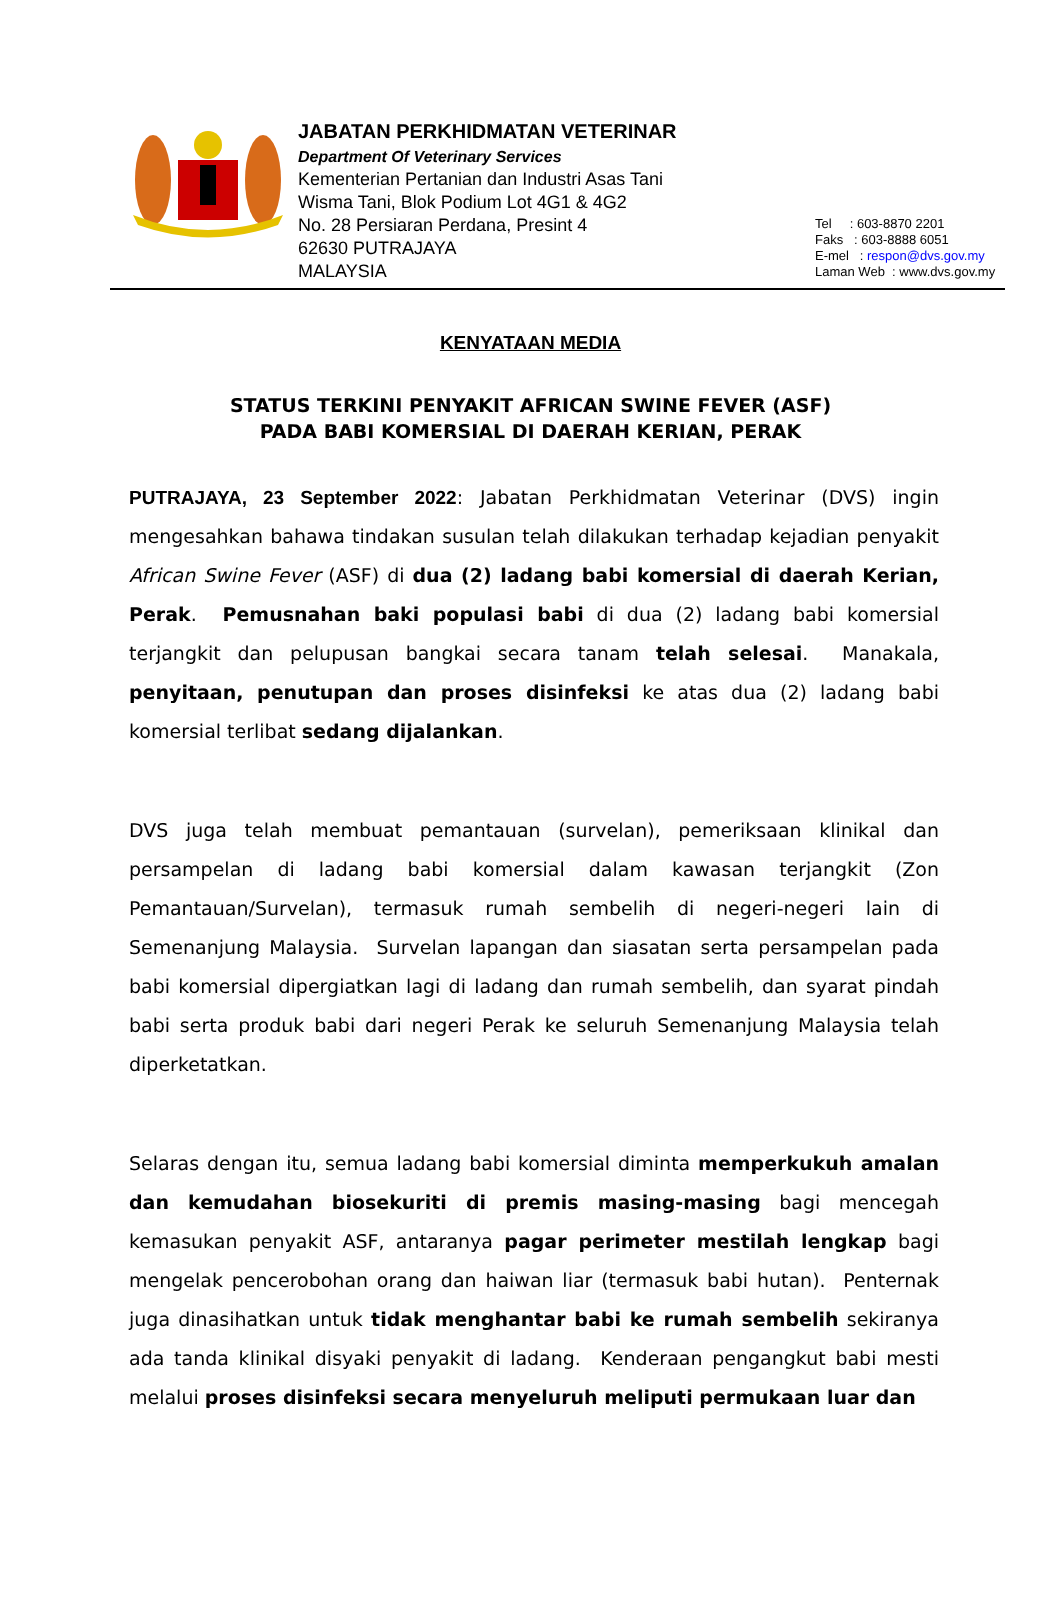JABATAN PERKHIDMATAN VETERINAR
Department Of Veterinary Services
Kementerian Pertanian dan Industri Asas Tani
Wisma Tani, Blok Podium Lot 4G1 & 4G2
No. 28 Persiaran Perdana, Presint 4
62630 PUTRAJAYA
MALAYSIA
Tel : 603-8870 2201
Faks : 603-8888 6051
E-mel : respon@dvs.gov.my
Laman Web : www.dvs.gov.my
KENYATAAN MEDIA
STATUS TERKINI PENYAKIT AFRICAN SWINE FEVER (ASF)
PADA BABI KOMERSIAL DI DAERAH KERIAN, PERAK
PUTRAJAYA, 23 September 2022: Jabatan Perkhidmatan Veterinar (DVS) ingin mengesahkan bahawa tindakan susulan telah dilakukan terhadap kejadian penyakit African Swine Fever (ASF) di dua (2) ladang babi komersial di daerah Kerian, Perak. Pemusnahan baki populasi babi di dua (2) ladang babi komersial terjangkit dan pelupusan bangkai secara tanam telah selesai. Manakala, penyitaan, penutupan dan proses disinfeksi ke atas dua (2) ladang babi komersial terlibat sedang dijalankan.
DVS juga telah membuat pemantauan (survelan), pemeriksaan klinikal dan persampelan di ladang babi komersial dalam kawasan terjangkit (Zon Pemantauan/Survelan), termasuk rumah sembelih di negeri-negeri lain di Semenanjung Malaysia. Survelan lapangan dan siasatan serta persampelan pada babi komersial dipergiatkan lagi di ladang dan rumah sembelih, dan syarat pindah babi serta produk babi dari negeri Perak ke seluruh Semenanjung Malaysia telah diperketatkan.
Selaras dengan itu, semua ladang babi komersial diminta memperkukuh amalan dan kemudahan biosekuriti di premis masing-masing bagi mencegah kemasukan penyakit ASF, antaranya pagar perimeter mestilah lengkap bagi mengelak pencerobohan orang dan haiwan liar (termasuk babi hutan). Penternak juga dinasihatkan untuk tidak menghantar babi ke rumah sembelih sekiranya ada tanda klinikal disyaki penyakit di ladang. Kenderaan pengangkut babi mesti melalui proses disinfeksi secara menyeluruh meliputi permukaan luar dan